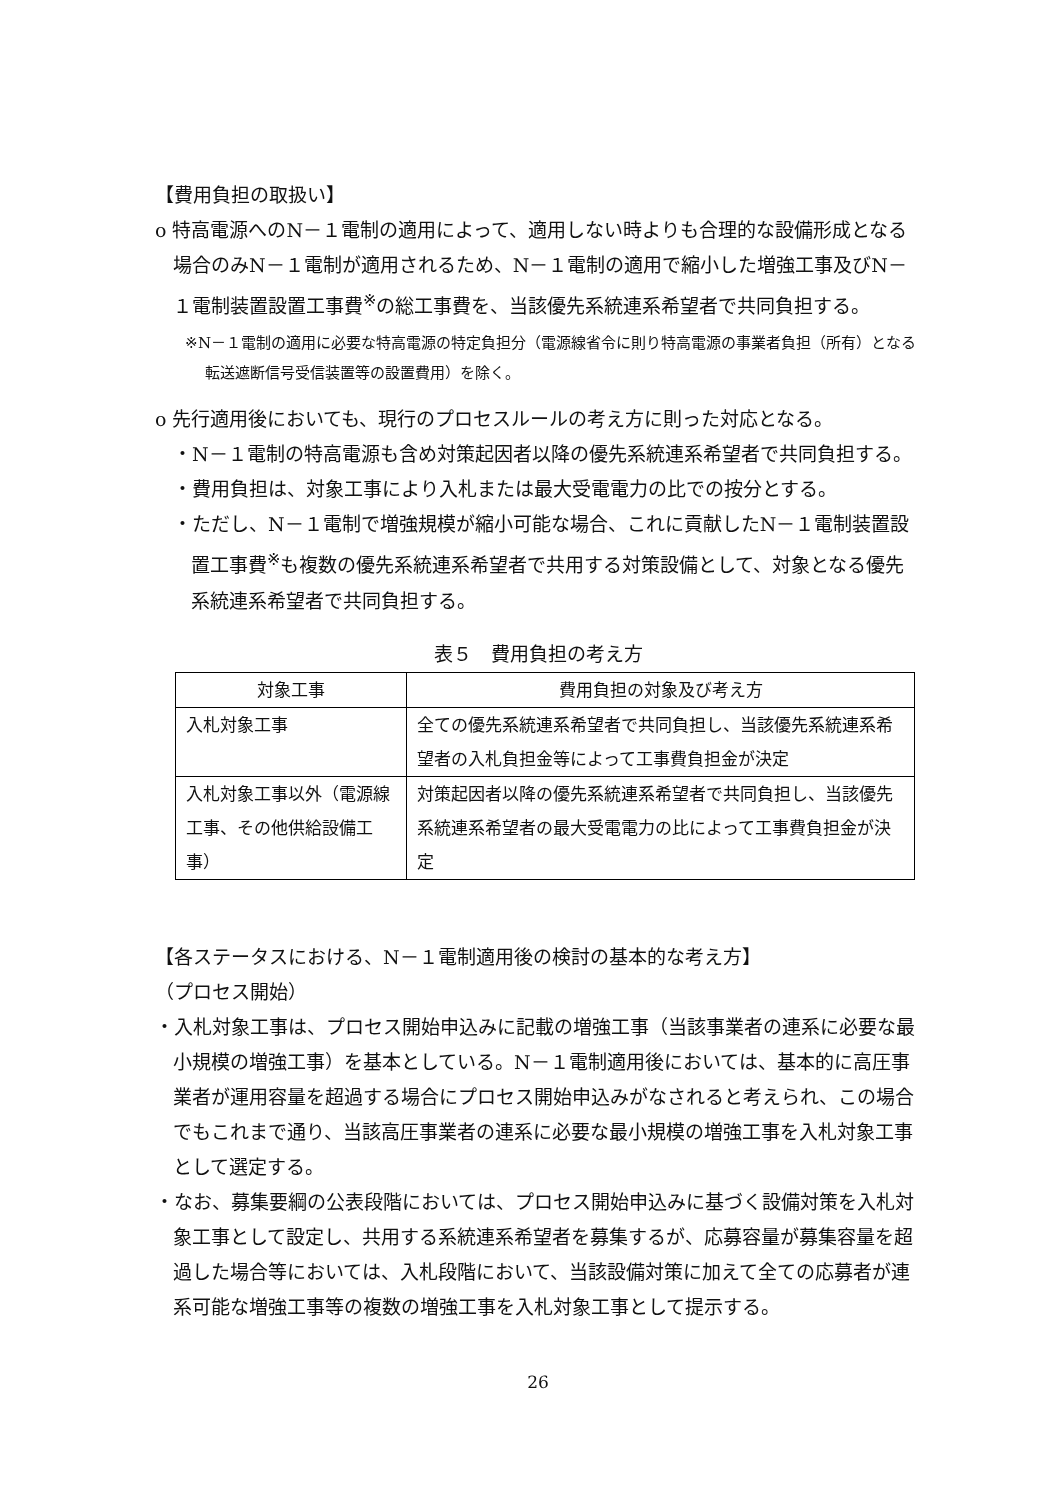【費用負担の取扱い】
o 特高電源へのN－１電制の適用によって、適用しない時よりも合理的な設備形成となる場合のみN－１電制が適用されるため、N－１電制の適用で縮小した増強工事及びN－１電制装置設置工事費<sup>※</sup>の総工事費を、当該優先系統連系希望者で共同負担する。
※N－１電制の適用に必要な特高電源の特定負担分（電源線省令に則り特高電源の事業者負担（所有）となる転送遮断信号受信装置等の設置費用）を除く。
o 先行適用後においても、現行のプロセスルールの考え方に則った対応となる。
・N－１電制の特高電源も含め対策起因者以降の優先系統連系希望者で共同負担する。
・費用負担は、対象工事により入札または最大受電電力の比での按分とする。
・ただし、N－１電制で増強規模が縮小可能な場合、これに貢献したN－１電制装置設置工事費<sup>※</sup>も複数の優先系統連系希望者で共用する対策設備として、対象となる優先系統連系希望者で共同負担する。
表５　費用負担の考え方
| 対象工事 | 費用負担の対象及び考え方 |
| --- | --- |
| 入札対象工事 | 全ての優先系統連系希望者で共同負担し、当該優先系統連系希望者の入札負担金等によって工事費負担金が決定 |
| 入札対象工事以外（電源線工事、その他供給設備工事） | 対策起因者以降の優先系統連系希望者で共同負担し、当該優先系統連系希望者の最大受電電力の比によって工事費負担金が決定 |
【各ステータスにおける、N－１電制適用後の検討の基本的な考え方】
（プロセス開始）
・入札対象工事は、プロセス開始申込みに記載の増強工事（当該事業者の連系に必要な最小規模の増強工事）を基本としている。N－１電制適用後においては、基本的に高圧事業者が運用容量を超過する場合にプロセス開始申込みがなされると考えられ、この場合でもこれまで通り、当該高圧事業者の連系に必要な最小規模の増強工事を入札対象工事として選定する。
・なお、募集要綱の公表段階においては、プロセス開始申込みに基づく設備対策を入札対象工事として設定し、共用する系統連系希望者を募集するが、応募容量が募集容量を超過した場合等においては、入札段階において、当該設備対策に加えて全ての応募者が連系可能な増強工事等の複数の増強工事を入札対象工事として提示する。
26